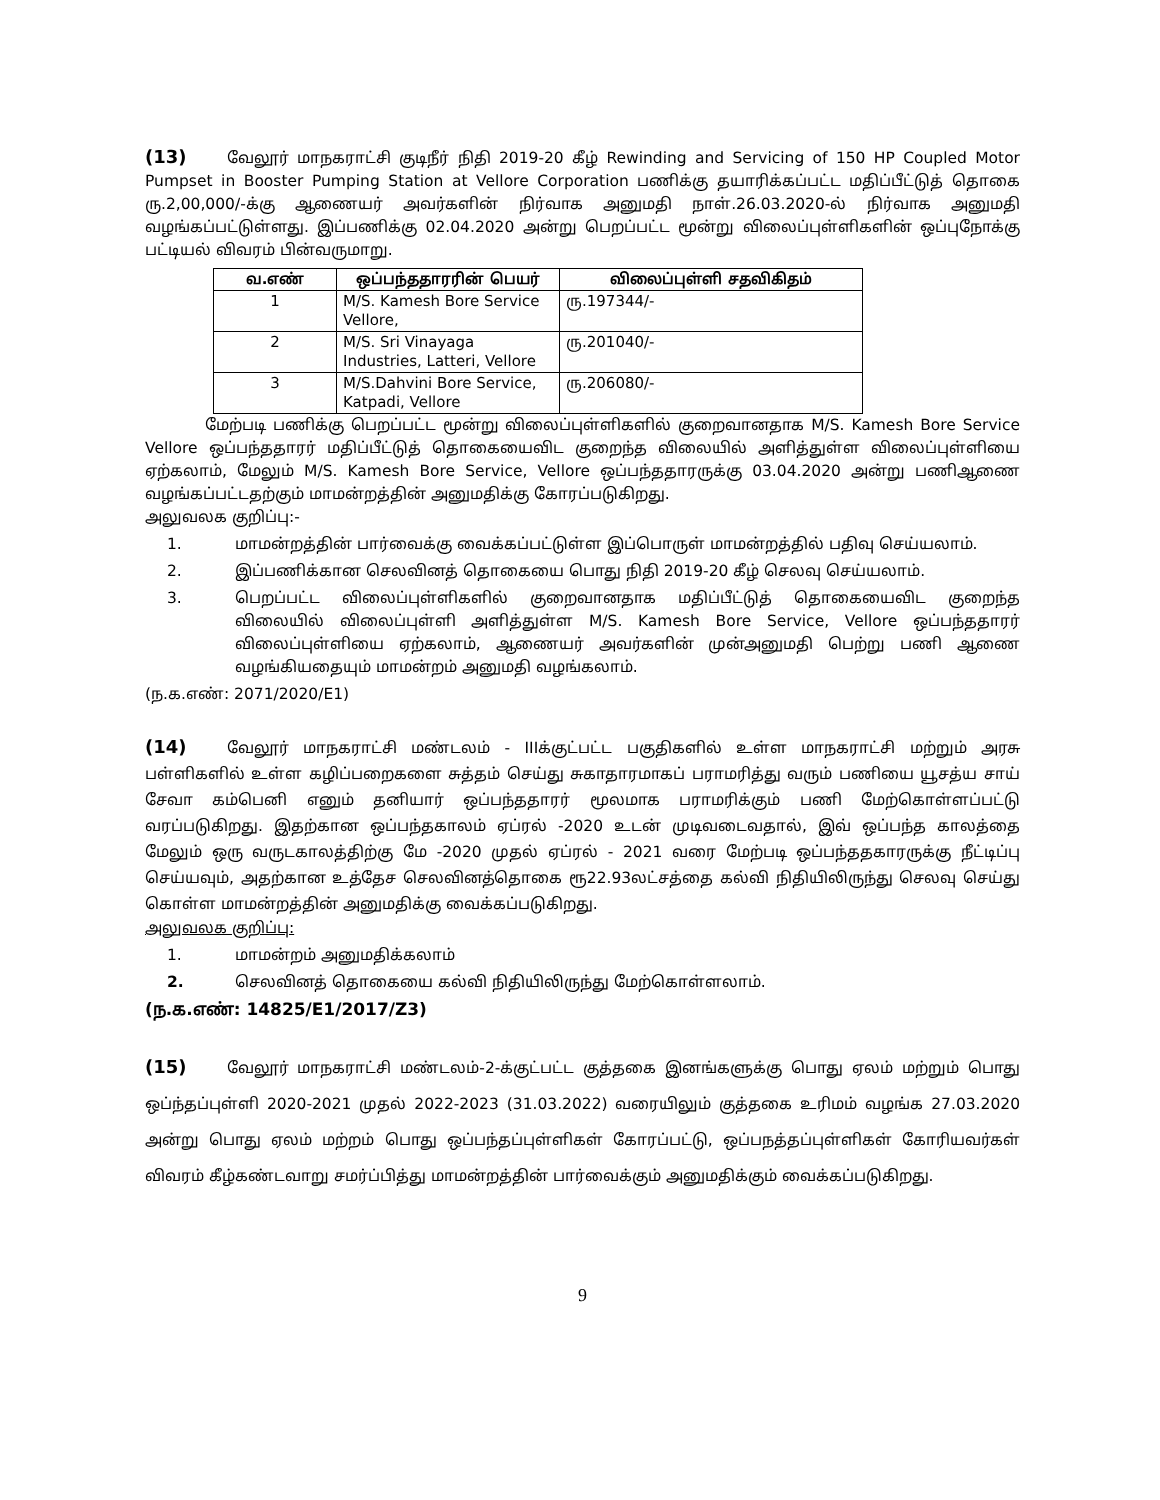(13) வேலூர் மாநகராட்சி குடிநீர் நிதி 2019-20 கீழ் Rewinding and Servicing of 150 HP Coupled Motor Pumpset in Booster Pumping Station at Vellore Corporation பணிக்கு தயாரிக்கப்பட்ட மதிப்பீட்டுத் தொகை ரு.2,00,000/-க்கு ஆணையர் அவர்களின் நிர்வாக அனுமதி நாள்.26.03.2020-ல் நிர்வாக அனுமதி வழங்கப்பட்டுள்ளது. இப்பணிக்கு 02.04.2020 அன்று பெறப்பட்ட மூன்று விலைப்புள்ளிகளின் ஒப்புநோக்கு பட்டியல் விவரம் பின்வருமாறு.
| வ.எண் | ஒப்பந்ததாரரின் பெயர் | விலைப்புள்ளி சதவிகிதம் |
| --- | --- | --- |
| 1 | M/S. Kamesh Bore Service Vellore, | ரு.197344/- |
| 2 | M/S. Sri Vinayaga Industries, Latteri, Vellore | ரு.201040/- |
| 3 | M/S.Dahvini Bore Service, Katpadi, Vellore | ரு.206080/- |
மேற்படி பணிக்கு பெறப்பட்ட மூன்று விலைப்புள்ளிகளில் குறைவானதாக M/S. Kamesh Bore Service Vellore ஒப்பந்ததாரர் மதிப்பீட்டுத் தொகையைவிட குறைந்த விலையில் அளித்துள்ள விலைப்புள்ளியை ஏற்கலாம், மேலும் M/S. Kamesh Bore Service, Vellore ஒப்பந்ததாரருக்கு 03.04.2020 அன்று பணிஆணை வழங்கப்பட்டதற்கும் மாமன்றத்தின் அனுமதிக்கு கோரப்படுகிறது.
அலுவலக குறிப்பு:-
1. மாமன்றத்தின் பார்வைக்கு வைக்கப்பட்டுள்ள இப்பொருள் மாமன்றத்தில் பதிவு செய்யலாம்.
2. இப்பணிக்கான செலவினத் தொகையை பொது நிதி 2019-20 கீழ் செலவு செய்யலாம்.
3. பெறப்பட்ட விலைப்புள்ளிகளில் குறைவானதாக மதிப்பீட்டுத் தொகையைவிட குறைந்த விலையில் விலைப்புள்ளி அளித்துள்ள M/S. Kamesh Bore Service, Vellore ஒப்பந்ததாரர் விலைப்புள்ளியை ஏற்கலாம், ஆணையர் அவர்களின் முன்அனுமதி பெற்று பணி ஆணை வழங்கியதையும் மாமன்றம் அனுமதி வழங்கலாம்.
(ந.க.எண்: 2071/2020/E1)
(14) வேலூர் மாநகராட்சி மண்டலம் - IIIக்குட்பட்ட பகுதிகளில் உள்ள மாநகராட்சி மற்றும் அரசு பள்ளிகளில் உள்ள கழிப்பறைகளை சுத்தம் செய்து சுகாதாரமாகப் பராமரித்து வரும் பணியை யூசத்ய சாய் சேவா கம்பெனி எனும் தனியார் ஒப்பந்ததாரர் மூலமாக பராமரிக்கும் பணி மேற்கொள்ளப்பட்டு வரப்படுகிறது. இதற்கான ஒப்பந்தகாலம் ஏப்ரல் -2020 உடன் முடிவடைவதால், இவ் ஒப்பந்த காலத்தை மேலும் ஒரு வருடகாலத்திற்கு மே -2020 முதல் ஏப்ரல் - 2021 வரை மேற்படி ஒப்பந்ததகாரருக்கு நீட்டிப்பு செய்யவும், அதற்கான உத்தேச செலவினத்தொகை ரூ22.93லட்சத்தை கல்வி நிதியிலிருந்து செலவு செய்து கொள்ள மாமன்றத்தின் அனுமதிக்கு வைக்கப்படுகிறது.
அலுவலக குறிப்பு:
1. மாமன்றம் அனுமதிக்கலாம்
2. செலவினத் தொகையை கல்வி நிதியிலிருந்து மேற்கொள்ளலாம்.
(ந.க.எண்: 14825/E1/2017/Z3)
(15) வேலூர் மாநகராட்சி மண்டலம்-2-க்குட்பட்ட குத்தகை இனங்களுக்கு பொது ஏலம் மற்றும் பொது ஒப்ந்தப்புள்ளி 2020-2021 முதல் 2022-2023 (31.03.2022) வரையிலும் குத்தகை உரிமம் வழங்க 27.03.2020 அன்று பொது ஏலம் மற்றம் பொது ஒப்பந்தப்புள்ளிகள் கோரப்பட்டு, ஒப்பநத்தப்புள்ளிகள் கோரியவர்கள் விவரம் கீழ்கண்டவாறு சமர்ப்பித்து மாமன்றத்தின் பார்வைக்கும் அனுமதிக்கும் வைக்கப்படுகிறது.
9